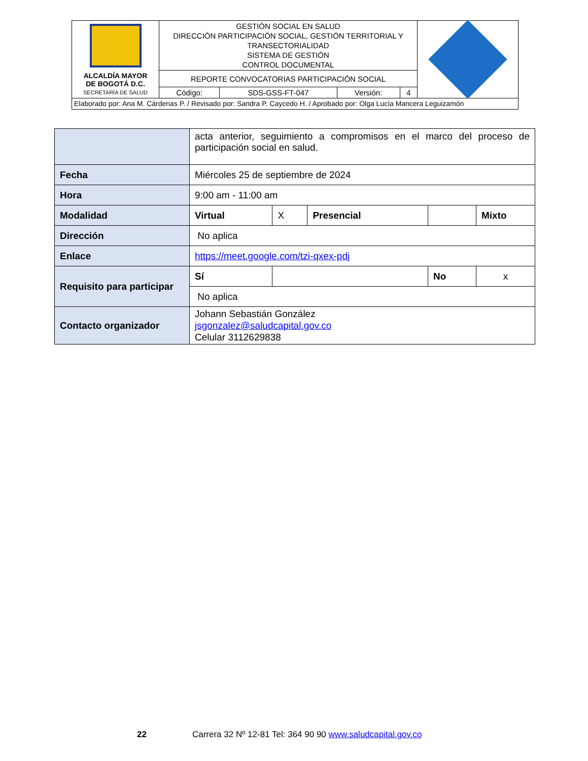| ALCALDÍA MAYOR DE BOGOTÁ D.C. SECRETARÍA DE SALUD | GESTIÓN SOCIAL EN SALUD DIRECCIÓN PARTICIPACIÓN SOCIAL, GESTIÓN TERRITORIAL Y TRANSECTORIALIDAD SISTEMA DE GESTIÓN CONTROL DOCUMENTAL | | | | |
| | REPORTE CONVOCATORIAS PARTICIPACIÓN SOCIAL | | | | |
| | Código: | SDS-GSS-FT-047 | Versión: | 4 | |
| Elaborado por: Ana M. Cárdenas P. / Revisado por: Sandra P. Caycedo H. / Aprobado por: Olga Lucía Mancera Leguizamón | | | | | |
| | acta anterior, seguimiento a compromisos en el marco del proceso de participación social en salud. | | | | | |
| Fecha | Miércoles 25 de septiembre de 2024 | | | | | |
| Hora | 9:00 am - 11:00 am | | | | | |
| Modalidad | Virtual | X | Presencial | | | Mixto |
| Dirección | No aplica | | | | | |
| Enlace | https://meet.google.com/tzi-qxex-pdj | | | | | |
| Requisito para participar | Sí | | | No | x | |
| | No aplica | | | | | |
| Contacto organizador | Johann Sebastián González jsgonzalez@saludcapital.gov.co Celular 3112629838 | | | | | |
22 Carrera 32 Nº 12-81 Tel: 364 90 90 www.saludcapital.gov.co